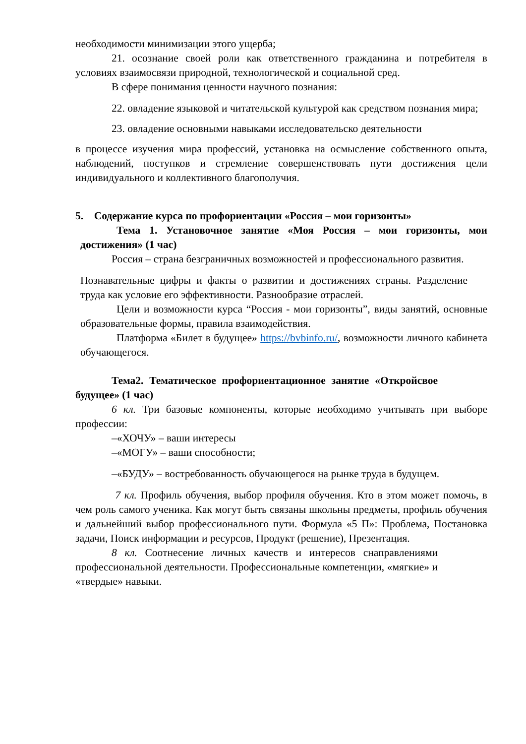необходимости минимизации этого ущерба;
21. осознание своей роли как ответственного гражданина и потребителя в условиях взаимосвязи природной, технологической и социальной сред.
В сфере понимания ценности научного познания:
22. овладение языковой и читательской культурой как средством познания мира;
23. овладение основными навыками исследовательско деятельности
в процессе изучения мира профессий, установка на осмысление собственного опыта, наблюдений, поступков и стремление совершенствовать пути достижения цели индивидуального и коллективного благополучия.
5. Содержание курса по профориентации «Россия – мои горизонты»
Тема 1. Установочное занятие «Моя Россия – мои горизонты, мои достижения» (1 час)
Россия – страна безграничных возможностей и профессионального развития.
Познавательные цифры и факты о развитии и достижениях страны. Разделение труда как условие его эффективности. Разнообразие отраслей.
Цели и возможности курса “Россия - мои горизонты”, виды занятий, основные образовательные формы, правила взаимодействия.
Платформа «Билет в будущее» https://bvbinfo.ru/, возможности личного кабинета обучающегося.
Тема2. Тематическое профориентационное занятие «Откройсвое будущее» (1 час)
6 кл. Три базовые компоненты, которые необходимо учитывать при выборе профессии:
–«ХОЧУ» – ваши интересы
–«МОГУ» – ваши способности;
–«БУДУ» – востребованность обучающегося на рынке труда в будущем.
7 кл. Профиль обучения, выбор профиля обучения. Кто в этом может помочь, в чем роль самого ученика. Как могут быть связаны школьны предметы, профиль обучения и дальнейший выбор профессионального пути. Формула «5 П»: Проблема, Постановка задачи, Поиск информации и ресурсов, Продукт (решение), Презентация.
8 кл. Соотнесение личных качеств и интересов снаправлениями профессиональной деятельности. Профессиональные компетенции, «мягкие» и «твердые» навыки.